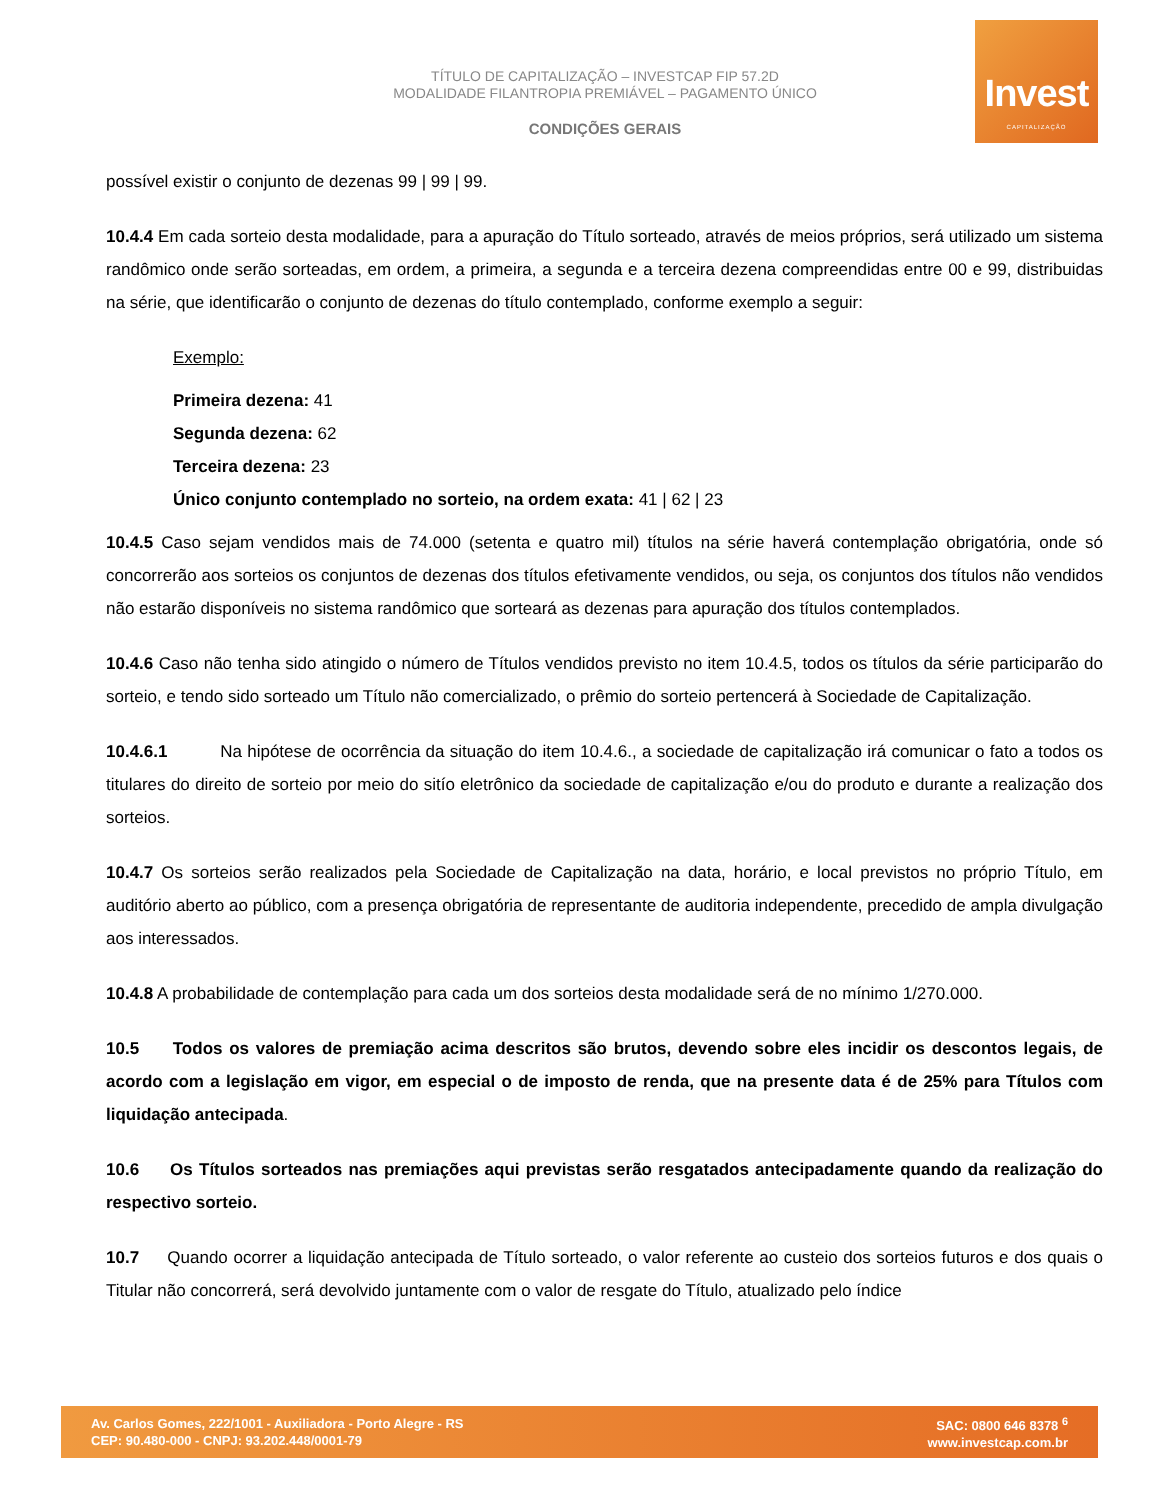TÍTULO DE CAPITALIZAÇÃO – INVESTCAP FIP 57.2D
MODALIDADE FILANTROPIA PREMIÁVEL – PAGAMENTO ÚNICO
CONDIÇÕES GERAIS
Invest
CAPITALIZAÇÃO
possível existir o conjunto de dezenas 99 | 99 | 99.
10.4.4 Em cada sorteio desta modalidade, para a apuração do Título sorteado, através de meios próprios, será utilizado um sistema randômico onde serão sorteadas, em ordem, a primeira, a segunda e a terceira dezena compreendidas entre 00 e 99, distribuidas na série, que identificarão o conjunto de dezenas do título contemplado, conforme exemplo a seguir:
Exemplo:
Primeira dezena: 41
Segunda dezena: 62
Terceira dezena: 23
Único conjunto contemplado no sorteio, na ordem exata: 41 | 62 | 23
10.4.5 Caso sejam vendidos mais de 74.000 (setenta e quatro mil) títulos na série haverá contemplação obrigatória, onde só concorrerão aos sorteios os conjuntos de dezenas dos títulos efetivamente vendidos, ou seja, os conjuntos dos títulos não vendidos não estarão disponíveis no sistema randômico que sorteará as dezenas para apuração dos títulos contemplados.
10.4.6 Caso não tenha sido atingido o número de Títulos vendidos previsto no item 10.4.5, todos os títulos da série participarão do sorteio, e tendo sido sorteado um Título não comercializado, o prêmio do sorteio pertencerá à Sociedade de Capitalização.
10.4.6.1 Na hipótese de ocorrência da situação do item 10.4.6., a sociedade de capitalização irá comunicar o fato a todos os titulares do direito de sorteio por meio do sitío eletrônico da sociedade de capitalização e/ou do produto e durante a realização dos sorteios.
10.4.7 Os sorteios serão realizados pela Sociedade de Capitalização na data, horário, e local previstos no próprio Título, em auditório aberto ao público, com a presença obrigatória de representante de auditoria independente, precedido de ampla divulgação aos interessados.
10.4.8 A probabilidade de contemplação para cada um dos sorteios desta modalidade será de no mínimo 1/270.000.
10.5 Todos os valores de premiação acima descritos são brutos, devendo sobre eles incidir os descontos legais, de acordo com a legislação em vigor, em especial o de imposto de renda, que na presente data é de 25% para Títulos com liquidação antecipada.
10.6 Os Títulos sorteados nas premiações aqui previstas serão resgatados antecipadamente quando da realização do respectivo sorteio.
10.7 Quando ocorrer a liquidação antecipada de Título sorteado, o valor referente ao custeio dos sorteios futuros e dos quais o Titular não concorrerá, será devolvido juntamente com o valor de resgate do Título, atualizado pelo índice
Av. Carlos Gomes, 222/1001 - Auxiliadora - Porto Alegre - RS
CEP: 90.480-000 - CNPJ: 93.202.448/0001-79
SAC: 0800 646 8378 <sup>6</sup>
www.investcap.com.br